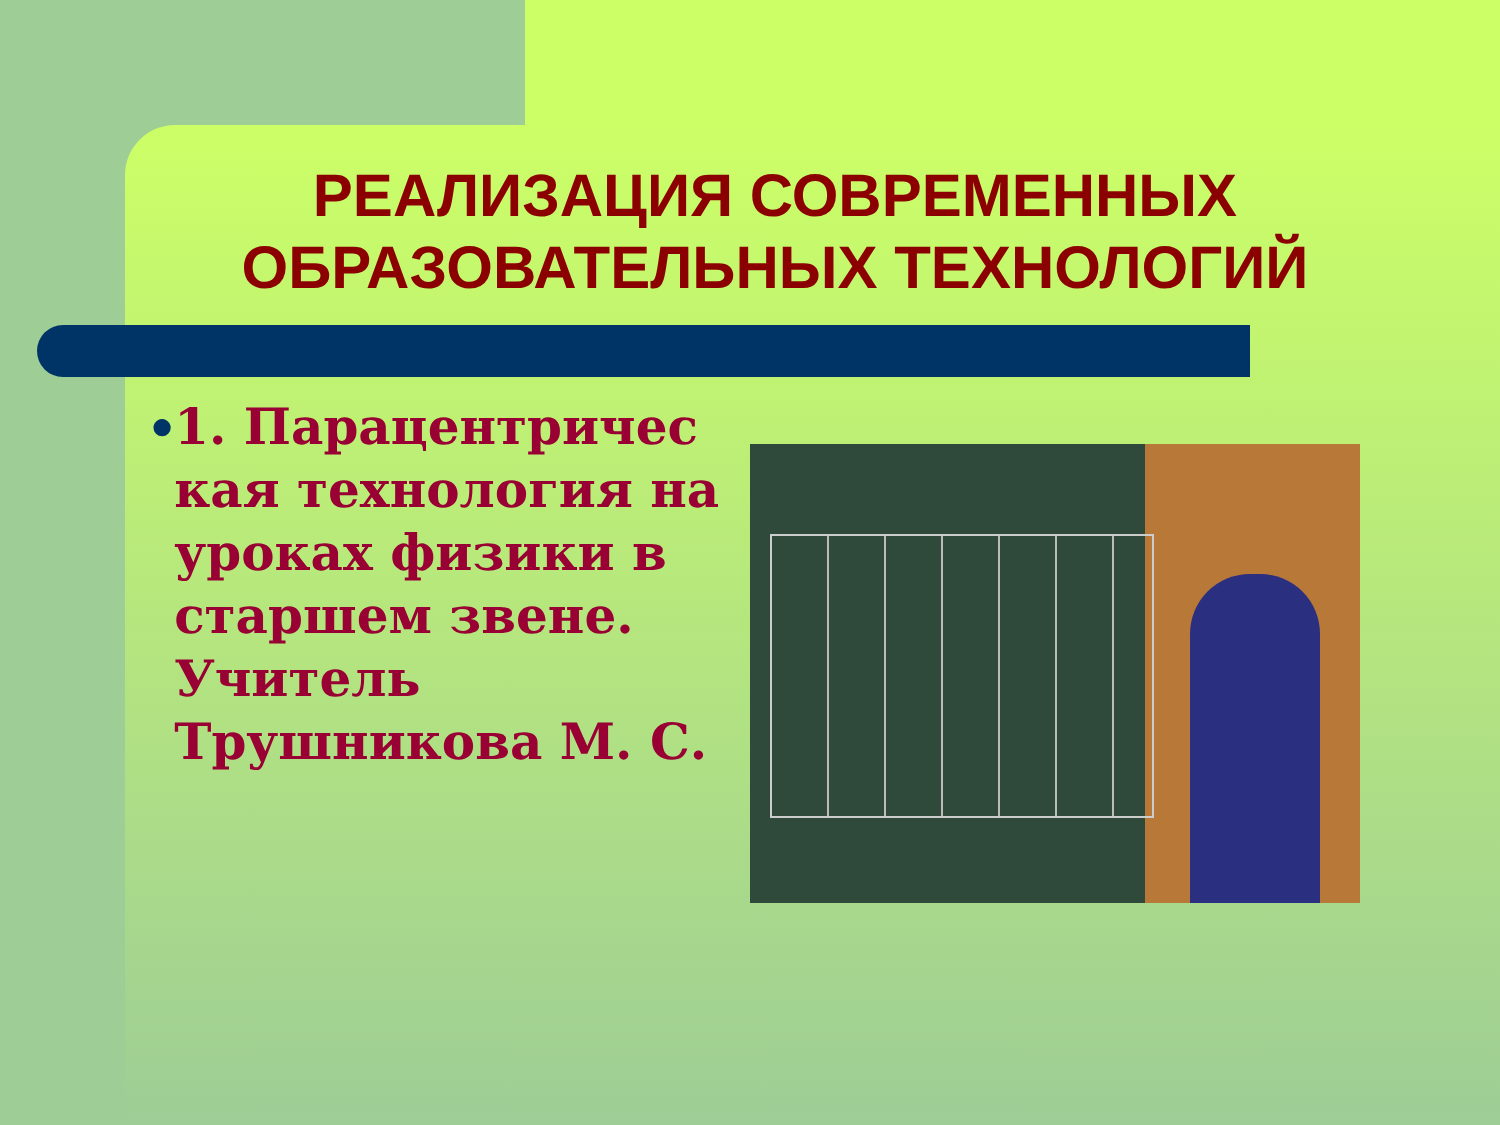РЕАЛИЗАЦИЯ СОВРЕМЕННЫХ ОБРАЗОВАТЕЛЬНЫХ ТЕХНОЛОГИЙ
●
1. Парацентричес кая технология на уроках физики в старшем звене. Учитель Трушникова М. С.